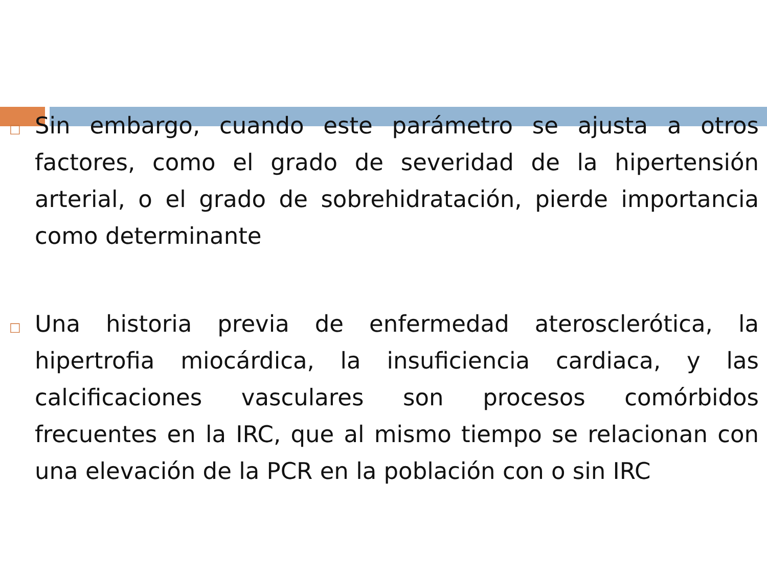□
Sin embargo, cuando este parámetro se ajusta a otros factores, como el grado de severidad de la hipertensión arterial, o el grado de sobrehidratación, pierde importancia como determinante
□
Una historia previa de enfermedad aterosclerótica, la hipertrofia miocárdica, la insuficiencia cardiaca, y las calcificaciones vasculares son procesos comórbidos frecuentes en la IRC, que al mismo tiempo se relacionan con una elevación de la PCR en la población con o sin IRC